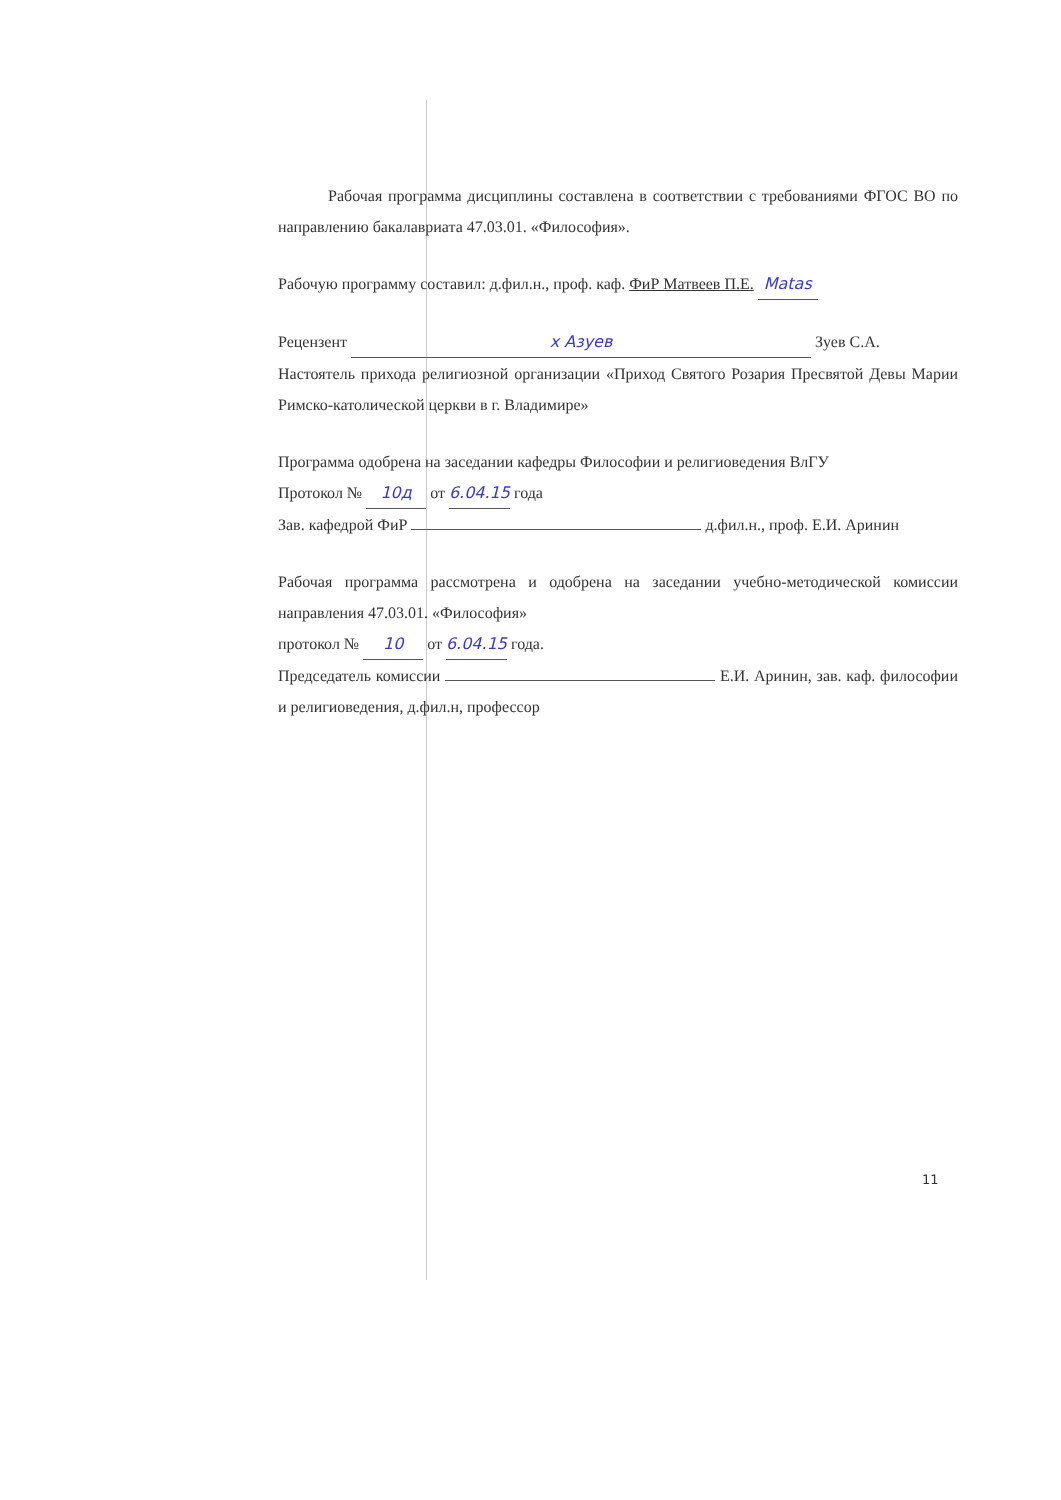Рабочая программа дисциплины составлена в соответствии с требованиями ФГОС ВО по направлению бакалавриата 47.03.01. «Философия».
Рабочую программу составил: д.фил.н., проф. каф. ФиР Матвеев П.Е. Matas
Рецензент x Азуев Зуев С.А.
Настоятель прихода религиозной организации «Приход Святого Розария Пресвятой Девы Марии Римско-католической церкви в г. Владимире»
Программа одобрена на заседании кафедры Философии и религиоведения ВлГУ
Протокол № 10д от 6.04.15 года
Зав. кафедрой ФиР д.фил.н., проф. Е.И. Аринин
Рабочая программа рассмотрена и одобрена на заседании учебно-методической комиссии направления 47.03.01. «Философия»
протокол № 10 от 6.04.15 года.
Председатель комиссии Е.И. Аринин, зав. каф. философии и религиоведения, д.фил.н, профессор
11